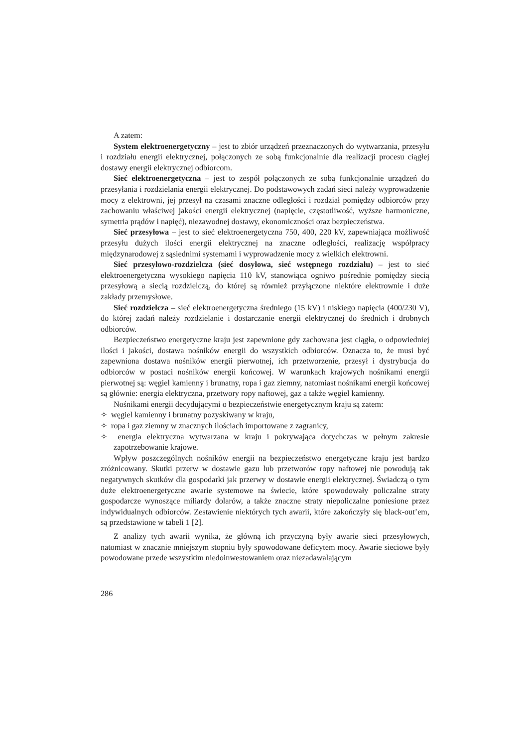A zatem:
System elektroenergetyczny – jest to zbiór urządzeń przeznaczonych do wytwarzania, przesyłu i rozdziału energii elektrycznej, połączonych ze sobą funkcjonalnie dla realizacji procesu ciągłej dostawy energii elektrycznej odbiorcom.
Sieć elektroenergetyczna – jest to zespół połączonych ze sobą funkcjonalnie urządzeń do przesyłania i rozdzielania energii elektrycznej. Do podstawowych zadań sieci należy wyprowadzenie mocy z elektrowni, jej przesył na czasami znaczne odległości i rozdział pomiędzy odbiorców przy zachowaniu właściwej jakości energii elektrycznej (napięcie, częstotliwość, wyższe harmoniczne, symetria prądów i napięć), niezawodnej dostawy, ekonomiczności oraz bezpieczeństwa.
Sieć przesyłowa – jest to sieć elektroenergetyczna 750, 400, 220 kV, zapewniająca możliwość przesyłu dużych ilości energii elektrycznej na znaczne odległości, realizację współpracy międzynarodowej z sąsiednimi systemami i wyprowadzenie mocy z wielkich elektrowni.
Sieć przesyłowo-rozdzielcza (sieć dosyłowa, sieć wstępnego rozdziału) – jest to sieć elektroenergetyczna wysokiego napięcia 110 kV, stanowiąca ogniwo pośrednie pomiędzy siecią przesyłową a siecią rozdzielczą, do której są również przyłączone niektóre elektrownie i duże zakłady przemysłowe.
Sieć rozdzielcza – sieć elektroenergetyczna średniego (15 kV) i niskiego napięcia (400/230 V), do której zadań należy rozdzielanie i dostarczanie energii elektrycznej do średnich i drobnych odbiorców.
Bezpieczeństwo energetyczne kraju jest zapewnione gdy zachowana jest ciągła, o odpowiedniej ilości i jakości, dostawa nośników energii do wszystkich odbiorców. Oznacza to, że musi być zapewniona dostawa nośników energii pierwotnej, ich przetworzenie, przesył i dystrybucja do odbiorców w postaci nośników energii końcowej. W warunkach krajowych nośnikami energii pierwotnej są: węgiel kamienny i brunatny, ropa i gaz ziemny, natomiast nośnikami energii końcowej są głównie: energia elektryczna, przetwory ropy naftowej, gaz a także węgiel kamienny.
Nośnikami energii decydującymi o bezpieczeństwie energetycznym kraju są zatem:
✧ węgiel kamienny i brunatny pozyskiwany w kraju,
✧ ropa i gaz ziemny w znacznych ilościach importowane z zagranicy,
✧ energia elektryczna wytwarzana w kraju i pokrywająca dotychczas w pełnym zakresie zapotrzebowanie krajowe.
Wpływ poszczególnych nośników energii na bezpieczeństwo energetyczne kraju jest bardzo zróżnicowany. Skutki przerw w dostawie gazu lub przetworów ropy naftowej nie powodują tak negatywnych skutków dla gospodarki jak przerwy w dostawie energii elektrycznej. Świadczą o tym duże elektroenergetyczne awarie systemowe na świecie, które spowodowały policzalne straty gospodarcze wynoszące miliardy dolarów, a także znaczne straty niepoliczalne poniesione przez indywidualnych odbiorców. Zestawienie niektórych tych awarii, które zakończyły się black-out’em, są przedstawione w tabeli 1 [2].
Z analizy tych awarii wynika, że główną ich przyczyną były awarie sieci przesyłowych, natomiast w znacznie mniejszym stopniu były spowodowane deficytem mocy. Awarie sieciowe były powodowane przede wszystkim niedoinwestowaniem oraz niezadawalającym
286